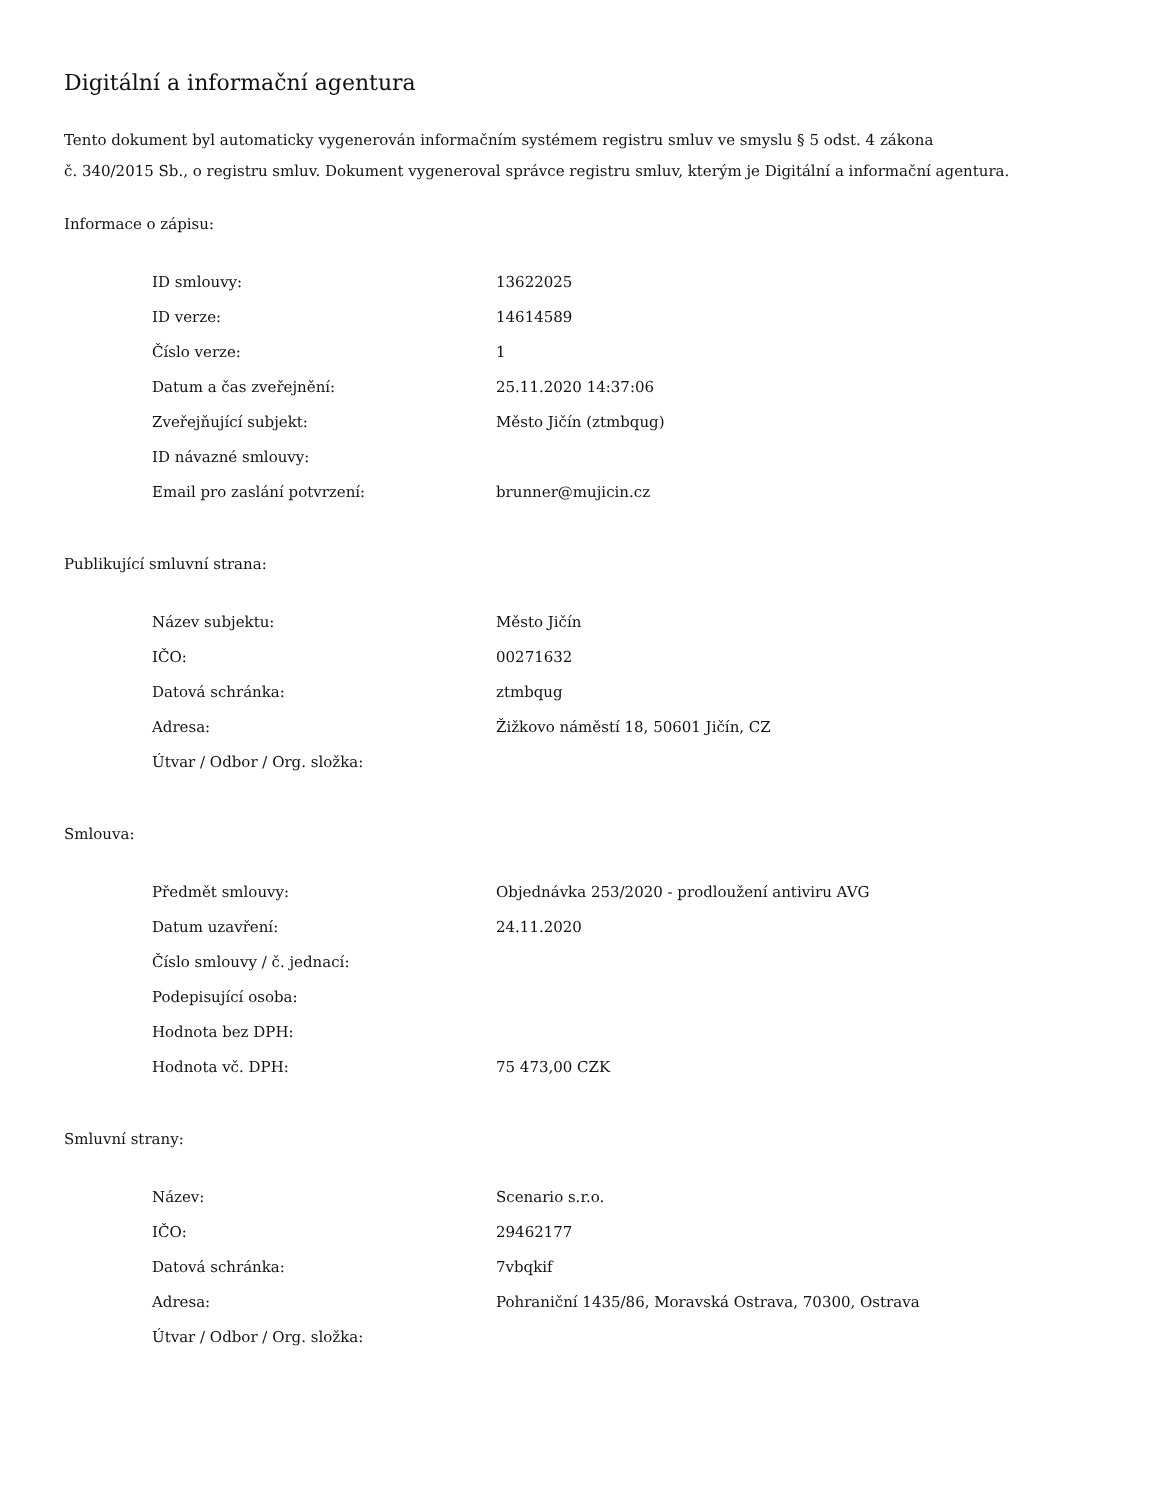Digitální a informační agentura
Tento dokument byl automaticky vygenerován informačním systémem registru smluv ve smyslu § 5 odst. 4 zákona
č. 340/2015 Sb., o registru smluv. Dokument vygeneroval správce registru smluv, kterým je Digitální a informační agentura.
Informace o zápisu:
| ID smlouvy: | 13622025 |
| ID verze: | 14614589 |
| Číslo verze: | 1 |
| Datum a čas zveřejnění: | 25.11.2020 14:37:06 |
| Zveřejňující subjekt: | Město Jičín (ztmbqug) |
| ID návazné smlouvy: | |
| Email pro zaslání potvrzení: | brunner@mujicin.cz |
Publikující smluvní strana:
| Název subjektu: | Město Jičín |
| IČO: | 00271632 |
| Datová schránka: | ztmbqug |
| Adresa: | Žižkovo náměstí 18, 50601 Jičín, CZ |
| Útvar / Odbor / Org. složka: | |
Smlouva:
| Předmět smlouvy: | Objednávka 253/2020 - prodloužení antiviru AVG |
| Datum uzavření: | 24.11.2020 |
| Číslo smlouvy / č. jednací: | |
| Podepisující osoba: | |
| Hodnota bez DPH: | |
| Hodnota vč. DPH: | 75 473,00 CZK |
Smluvní strany:
| Název: | Scenario s.r.o. |
| IČO: | 29462177 |
| Datová schránka: | 7vbqkif |
| Adresa: | Pohraniční 1435/86, Moravská Ostrava, 70300, Ostrava |
| Útvar / Odbor / Org. složka: | |